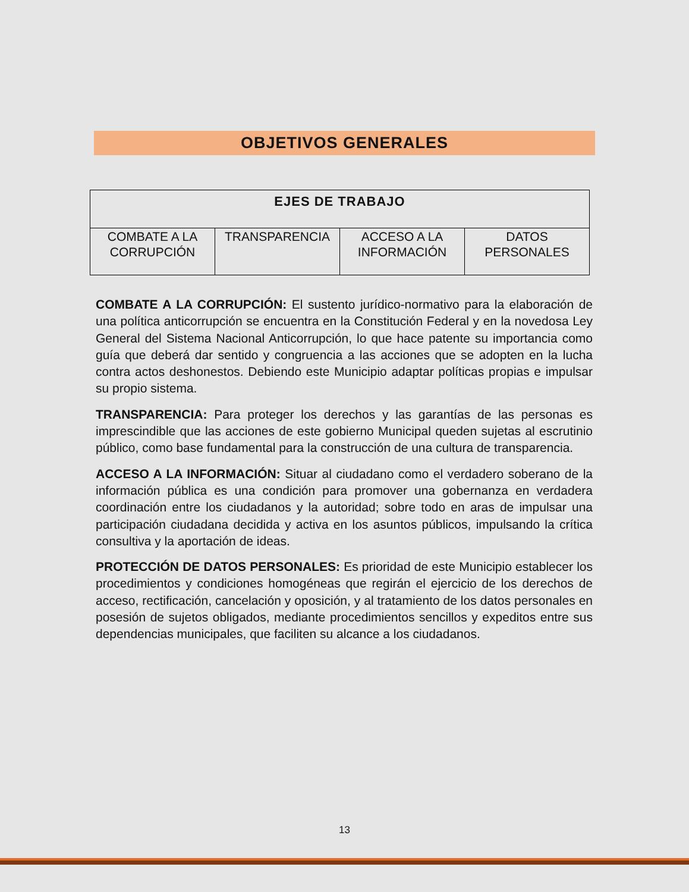OBJETIVOS GENERALES
| EJES DE TRABAJO | | | |
| --- | --- | --- | --- |
| COMBATE A LA CORRUPCIÓN | TRANSPARENCIA | ACCESO A LA INFORMACIÓN | DATOS PERSONALES |
COMBATE A LA CORRUPCIÓN: El sustento jurídico-normativo para la elaboración de una política anticorrupción se encuentra en la Constitución Federal y en la novedosa Ley General del Sistema Nacional Anticorrupción, lo que hace patente su importancia como guía que deberá dar sentido y congruencia a las acciones que se adopten en la lucha contra actos deshonestos. Debiendo este Municipio adaptar políticas propias e impulsar su propio sistema.
TRANSPARENCIA: Para proteger los derechos y las garantías de las personas es imprescindible que las acciones de este gobierno Municipal queden sujetas al escrutinio público, como base fundamental para la construcción de una cultura de transparencia.
ACCESO A LA INFORMACIÓN: Situar al ciudadano como el verdadero soberano de la información pública es una condición para promover una gobernanza en verdadera coordinación entre los ciudadanos y la autoridad; sobre todo en aras de impulsar una participación ciudadana decidida y activa en los asuntos públicos, impulsando la crítica consultiva y la aportación de ideas.
PROTECCIÓN DE DATOS PERSONALES: Es prioridad de este Municipio establecer los procedimientos y condiciones homogéneas que regirán el ejercicio de los derechos de acceso, rectificación, cancelación y oposición, y al tratamiento de los datos personales en posesión de sujetos obligados, mediante procedimientos sencillos y expeditos entre sus dependencias municipales, que faciliten su alcance a los ciudadanos.
13